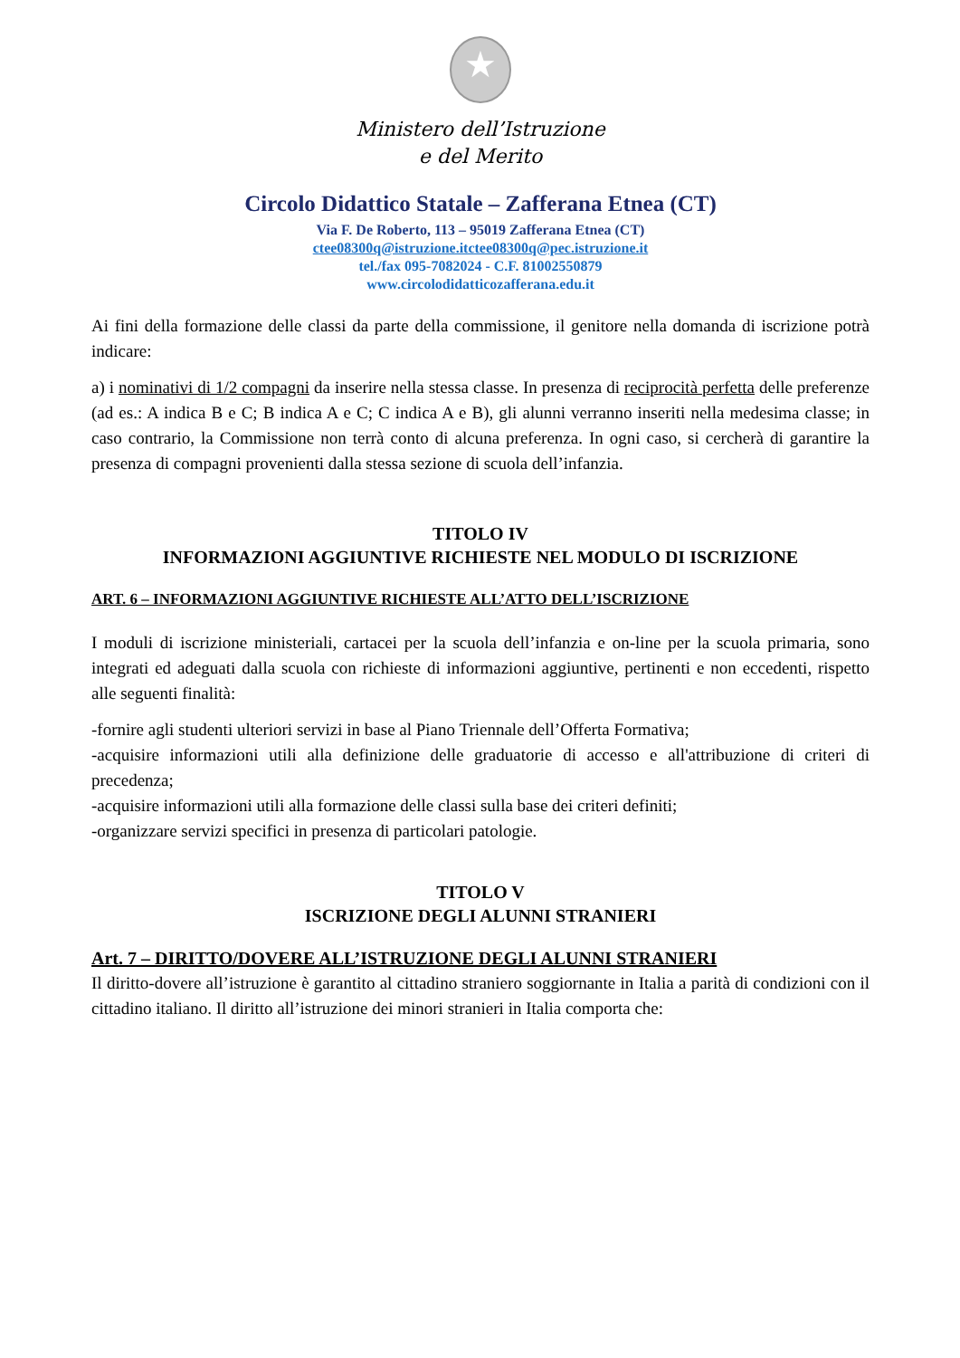★
Ministero dell’Istruzione
e del Merito
Circolo Didattico Statale – Zafferana Etnea (CT)
Via F. De Roberto, 113 – 95019 Zafferana Etnea (CT)
ctee08300q@istruzione.itctee08300q@pec.istruzione.it
tel./fax 095-7082024 - C.F. 81002550879
www.circolodidatticozafferana.edu.it
Ai fini della formazione delle classi da parte della commissione, il genitore nella domanda di iscrizione potrà indicare:
a) i nominativi di 1/2 compagni da inserire nella stessa classe. In presenza di reciprocità perfetta delle preferenze (ad es.: A indica B e C; B indica A e C; C indica A e B), gli alunni verranno inseriti nella medesima classe; in caso contrario, la Commissione non terrà conto di alcuna preferenza. In ogni caso, si cercherà di garantire la presenza di compagni provenienti dalla stessa sezione di scuola dell’infanzia.
TITOLO IV
INFORMAZIONI AGGIUNTIVE RICHIESTE NEL MODULO DI ISCRIZIONE
ART. 6 – INFORMAZIONI AGGIUNTIVE RICHIESTE ALL’ATTO DELL’ISCRIZIONE
I moduli di iscrizione ministeriali, cartacei per la scuola dell’infanzia e on-line per la scuola primaria, sono integrati ed adeguati dalla scuola con richieste di informazioni aggiuntive, pertinenti e non eccedenti, rispetto alle seguenti finalità:
-fornire agli studenti ulteriori servizi in base al Piano Triennale dell’Offerta Formativa;
-acquisire informazioni utili alla definizione delle graduatorie di accesso e all'attribuzione di criteri di precedenza;
-acquisire informazioni utili alla formazione delle classi sulla base dei criteri definiti;
-organizzare servizi specifici in presenza di particolari patologie.
TITOLO V
ISCRIZIONE DEGLI ALUNNI STRANIERI
Art. 7 – DIRITTO/DOVERE ALL’ISTRUZIONE DEGLI ALUNNI STRANIERI
Il diritto-dovere all’istruzione è garantito al cittadino straniero soggiornante in Italia a parità di condizioni con il cittadino italiano. Il diritto all’istruzione dei minori stranieri in Italia comporta che: